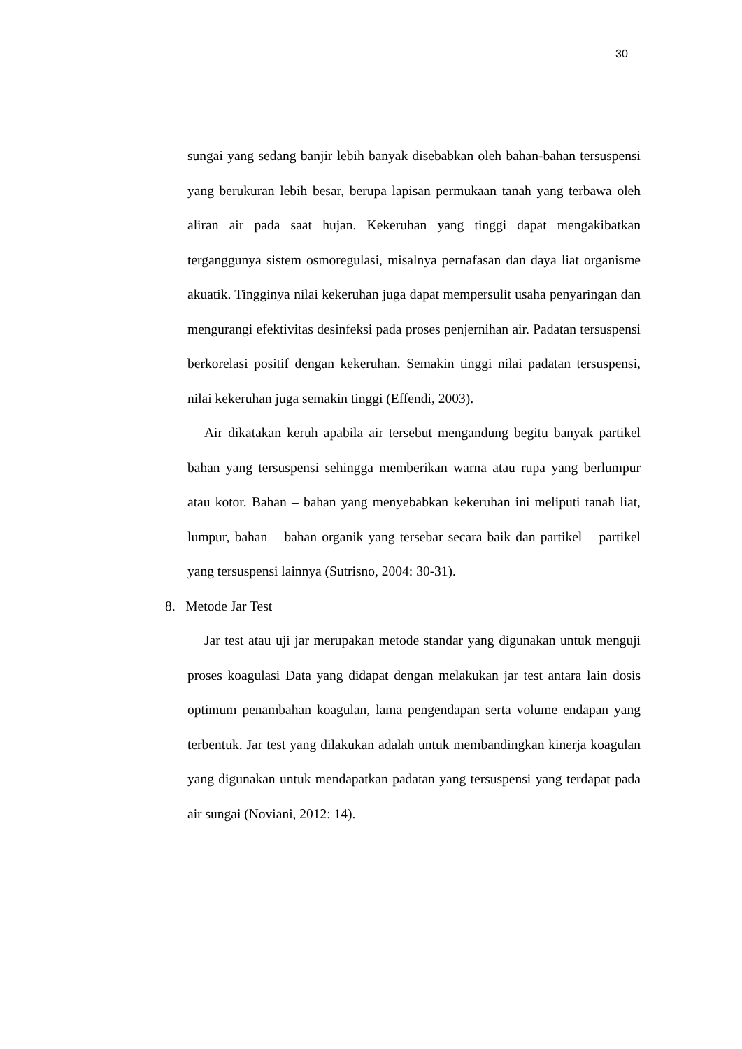30
sungai yang sedang banjir lebih banyak disebabkan oleh bahan-bahan tersuspensi yang berukuran lebih besar, berupa lapisan permukaan tanah yang terbawa oleh aliran air pada saat hujan. Kekeruhan yang tinggi dapat mengakibatkan terganggunya sistem osmoregulasi, misalnya pernafasan dan daya liat organisme akuatik. Tingginya nilai kekeruhan juga dapat mempersulit usaha penyaringan dan mengurangi efektivitas desinfeksi pada proses penjernihan air. Padatan tersuspensi berkorelasi positif dengan kekeruhan. Semakin tinggi nilai padatan tersuspensi, nilai kekeruhan juga semakin tinggi (Effendi, 2003).
Air dikatakan keruh apabila air tersebut mengandung begitu banyak partikel bahan yang tersuspensi sehingga memberikan warna atau rupa yang berlumpur atau kotor. Bahan – bahan yang menyebabkan kekeruhan ini meliputi tanah liat, lumpur, bahan – bahan organik yang tersebar secara baik dan partikel – partikel yang tersuspensi lainnya (Sutrisno, 2004: 30-31).
8. Metode Jar Test
Jar test atau uji jar merupakan metode standar yang digunakan untuk menguji proses koagulasi Data yang didapat dengan melakukan jar test antara lain dosis optimum penambahan koagulan, lama pengendapan serta volume endapan yang terbentuk. Jar test yang dilakukan adalah untuk membandingkan kinerja koagulan yang digunakan untuk mendapatkan padatan yang tersuspensi yang terdapat pada air sungai (Noviani, 2012: 14).